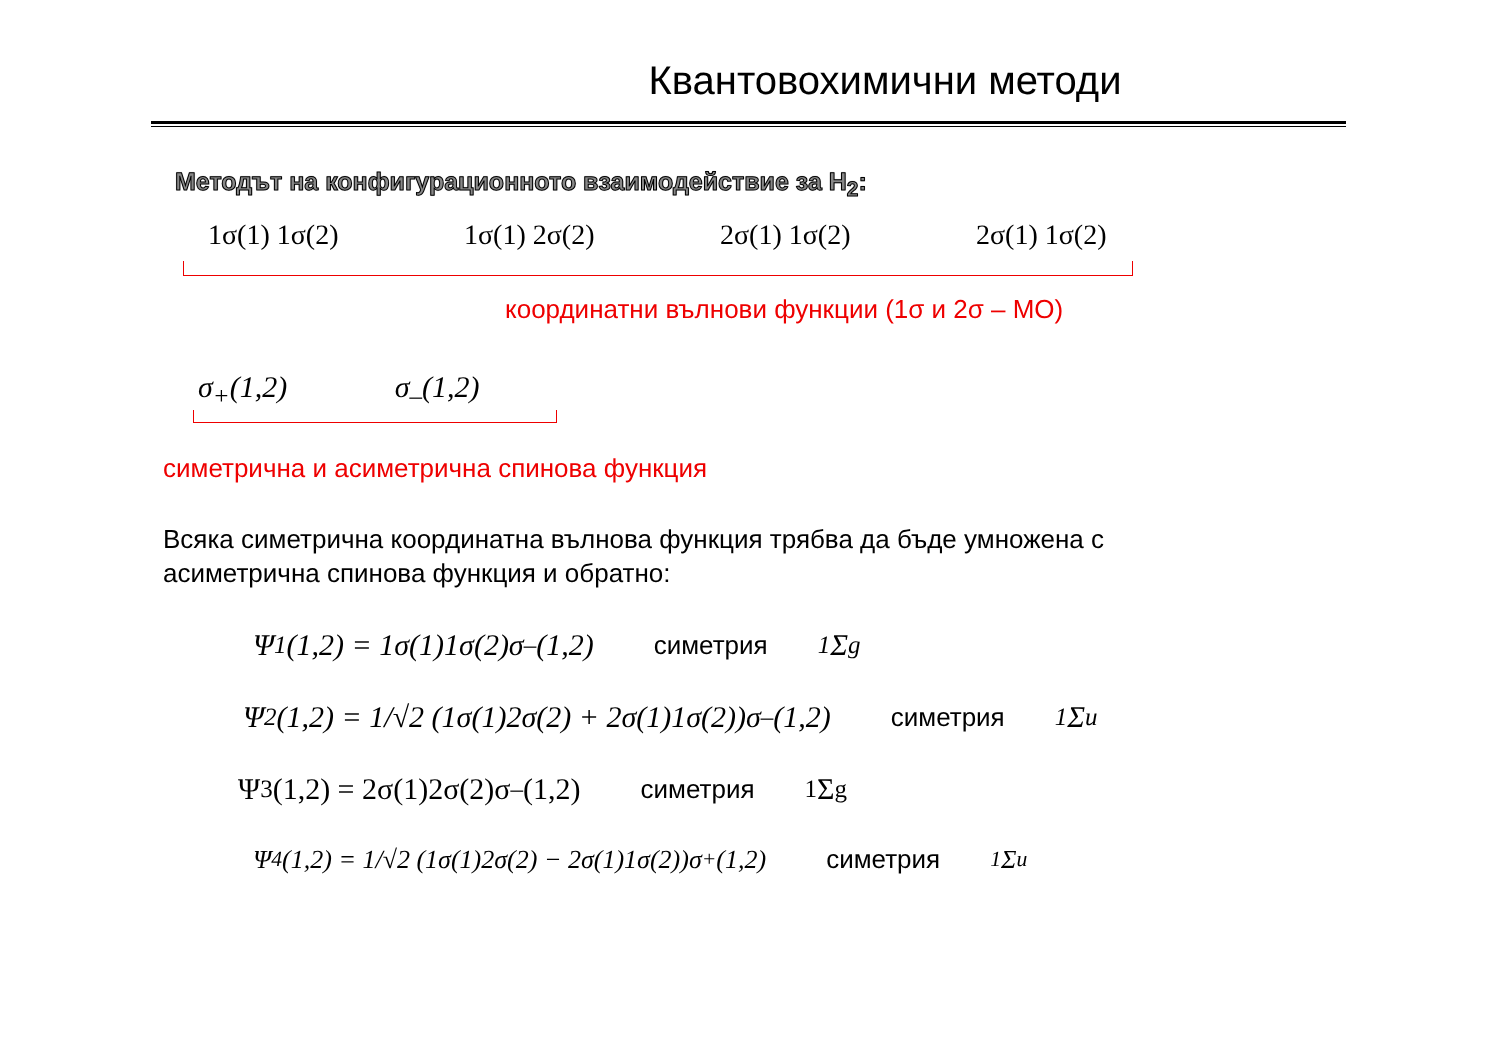Квантовохимични методи
Методът на конфигурационното взаимодействие за H<sub>2</sub>:
1σ(1) 1σ(2) 1σ(1) 2σ(2) 2σ(1) 1σ(2) 2σ(1) 1σ(2)
координатни вълнови функции (1σ и 2σ – МО)
σ<sub>+</sub>(1,2) σ<sub>–</sub>(1,2)
симетрична и асиметрична спинова функция
Всяка симетрична координатна вълнова функция трябва да бъде умножена с
асиметрична спинова функция и обратно:
Ψ<sub>1</sub>(1,2) = 1σ(1)1σ(2)σ<sub>–</sub>(1,2) симетрия<sup>1</sup>Σ<sub>g</sub>
Ψ<sub>2</sub>(1,2) = 1/√2 (1σ(1)2σ(2) + 2σ(1)1σ(2))σ<sub>–</sub>(1,2) симетрия<sup>1</sup>Σ<sub>u</sub>
Ψ<sub>3</sub>(1,2) = 2σ(1)2σ(2)σ<sub>–</sub>(1,2) симетрия<sup>1</sup>Σ<sub>g</sub>
Ψ<sub>4</sub>(1,2) = 1/√2 (1σ(1)2σ(2) − 2σ(1)1σ(2))σ<sub>+</sub>(1,2) симетрия<sup>1</sup>Σ<sub>u</sub>